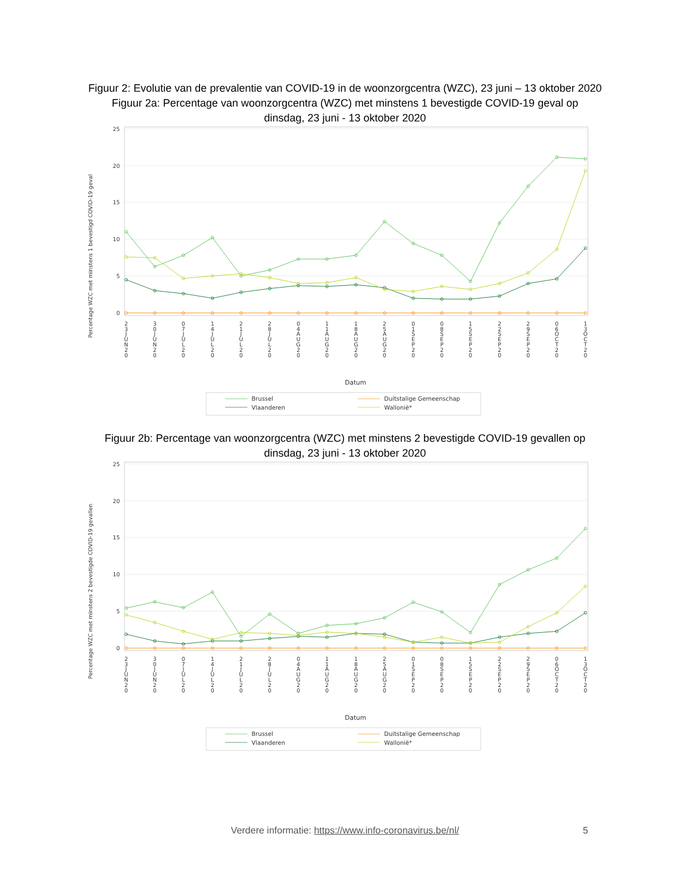Figuur 2: Evolutie van de prevalentie van COVID-19 in de woonzorgcentra (WZC), 23 juni – 13 oktober 2020
Figuur 2a: Percentage van woonzorgcentra (WZC) met minstens 1 bevestigde COVID-19 geval op dinsdag, 23 juni - 13 oktober 2020
25
20
15
10
5
0
Percentage WZC met minstens 1 bevestigd COVID-19 geval
23JUN20
30JUN20
07JUL20
14JUL20
21JUL20
28JUL20
04AUG20
11AUG20
18AUG20
25AUG20
01SEP20
08SEP20
15SEP20
22SEP20
29SEP20
06OCT20
13OCT20
Datum
Brussel
Vlaanderen
Duitstalige Gemeenschap
Wallonië*
Figuur 2b: Percentage van woonzorgcentra (WZC) met minstens 2 bevestigde COVID-19 gevallen op dinsdag, 23 juni - 13 oktober 2020
25
20
15
10
5
0
Percentage WZC met minstens 2 bevestigde COVID-19 gevallen
23JUN20
30JUN20
07JUL20
14JUL20
21JUL20
28JUL20
04AUG20
11AUG20
18AUG20
25AUG20
01SEP20
08SEP20
15SEP20
22SEP20
29SEP20
06OCT20
13OCT20
Datum
Brussel
Vlaanderen
Duitstalige Gemeenschap
Wallonië*
Verdere informatie: https://www.info-coronavirus.be/nl/
5